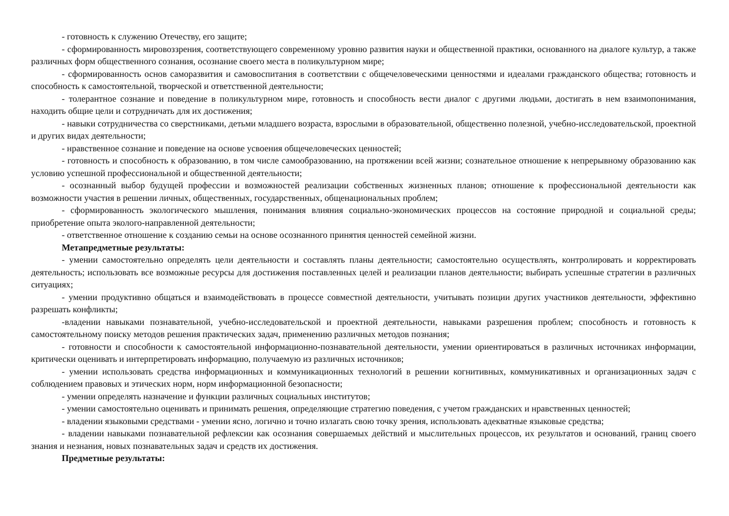- готовность к служению Отечеству, его защите;
- сформированность мировоззрения, соответствующего современному уровню развития науки и общественной практики, основанного на диалоге культур, а также различных форм общественного сознания, осознание своего места в поликультурном мире;
- сформированность основ саморазвития и самовоспитания в соответствии с общечеловеческими ценностями и идеалами гражданского общества; готовность и способность к самостоятельной, творческой и ответственной деятельности;
- толерантное сознание и поведение в поликультурном мире, готовность и способность вести диалог с другими людьми, достигать в нем взаимопонимания, находить общие цели и сотрудничать для их достижения;
- навыки сотрудничества со сверстниками, детьми младшего возраста, взрослыми в образовательной, общественно полезной, учебно-исследовательской, проектной и других видах деятельности;
- нравственное сознание и поведение на основе усвоения общечеловеческих ценностей;
- готовность и способность к образованию, в том числе самообразованию, на протяжении всей жизни; сознательное отношение к непрерывному образованию как условию успешной профессиональной и общественной деятельности;
- осознанный выбор будущей профессии и возможностей реализации собственных жизненных планов; отношение к профессиональной деятельности как возможности участия в решении личных, общественных, государственных, общенациональных проблем;
- сформированность экологического мышления, понимания влияния социально-экономических процессов на состояние природной и социальной среды; приобретение опыта эколого-направленной деятельности;
- ответственное отношение к созданию семьи на основе осознанного принятия ценностей семейной жизни.
Метапредметные результаты:
- умении самостоятельно определять цели деятельности и составлять планы деятельности; самостоятельно осуществлять, контролировать и корректировать деятельность; использовать все возможные ресурсы для достижения поставленных целей и реализации планов деятельности; выбирать успешные стратегии в различных ситуациях;
- умении продуктивно общаться и взаимодействовать в процессе совместной деятельности, учитывать позиции других участников деятельности, эффективно разрешать конфликты;
-владении навыками познавательной, учебно-исследовательской и проектной деятельности, навыками разрешения проблем; способность и готовность к самостоятельному поиску методов решения практических задач, применению различных методов познания;
- готовности и способности к самостоятельной информационно-познавательной деятельности, умении ориентироваться в различных источниках информации, критически оценивать и интерпретировать информацию, получаемую из различных источников;
- умении использовать средства информационных и коммуникационных технологий в решении когнитивных, коммуникативных и организационных задач с соблюдением правовых и этических норм, норм информационной безопасности;
- умении определять назначение и функции различных социальных институтов;
- умении самостоятельно оценивать и принимать решения, определяющие стратегию поведения, с учетом гражданских и нравственных ценностей;
- владении языковыми средствами - умении ясно, логично и точно излагать свою точку зрения, использовать адекватные языковые средства;
- владении навыками познавательной рефлексии как осознания совершаемых действий и мыслительных процессов, их результатов и оснований, границ своего знания и незнания, новых познавательных задач и средств их достижения.
Предметные результаты: